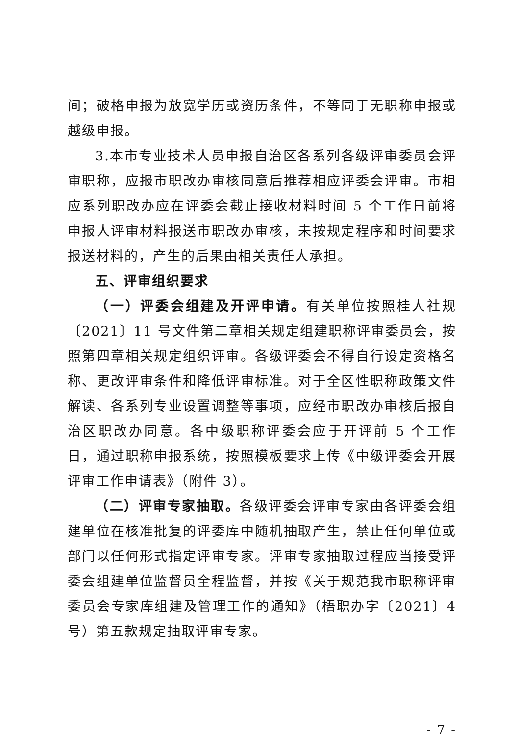间；破格申报为放宽学历或资历条件，不等同于无职称申报或越级申报。
3.本市专业技术人员申报自治区各系列各级评审委员会评审职称，应报市职改办审核同意后推荐相应评委会评审。市相应系列职改办应在评委会截止接收材料时间 5 个工作日前将申报人评审材料报送市职改办审核，未按规定程序和时间要求报送材料的，产生的后果由相关责任人承担。
五、评审组织要求
（一）评委会组建及开评申请。有关单位按照桂人社规〔2021〕11 号文件第二章相关规定组建职称评审委员会，按照第四章相关规定组织评审。各级评委会不得自行设定资格名称、更改评审条件和降低评审标准。对于全区性职称政策文件解读、各系列专业设置调整等事项，应经市职改办审核后报自治区职改办同意。各中级职称评委会应于开评前 5 个工作日，通过职称申报系统，按照模板要求上传《中级评委会开展评审工作申请表》（附件 3）。
（二）评审专家抽取。各级评委会评审专家由各评委会组建单位在核准批复的评委库中随机抽取产生，禁止任何单位或部门以任何形式指定评审专家。评审专家抽取过程应当接受评委会组建单位监督员全程监督，并按《关于规范我市职称评审委员会专家库组建及管理工作的通知》（梧职办字〔2021〕4 号）第五款规定抽取评审专家。
- 7 -